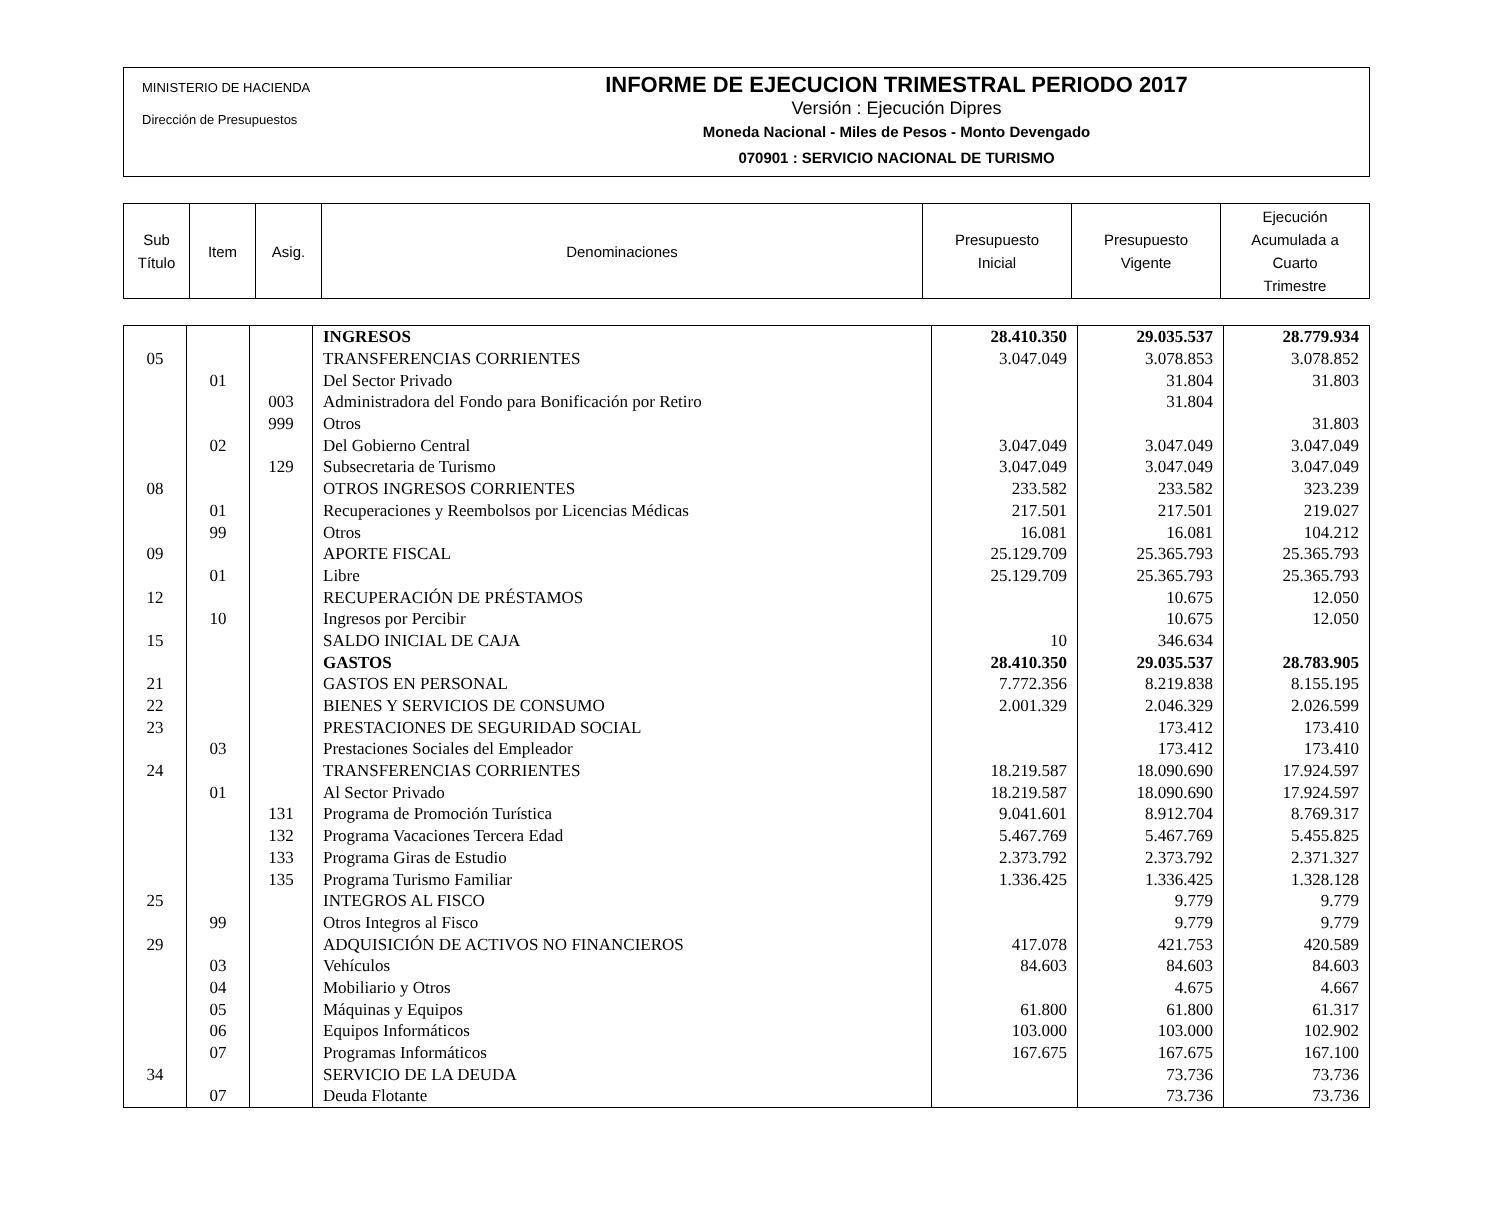MINISTERIO DE HACIENDA
Dirección de Presupuestos
INFORME DE EJECUCION TRIMESTRAL PERIODO 2017
Versión : Ejecución Dipres
Moneda Nacional - Miles de Pesos - Monto Devengado
070901 : SERVICIO NACIONAL DE TURISMO
| Sub Título | Item | Asig. | Denominaciones | Presupuesto Inicial | Presupuesto Vigente | Ejecución Acumulada a Cuarto Trimestre |
| --- | --- | --- | --- | --- | --- | --- |
| | | | INGRESOS | 28.410.350 | 29.035.537 | 28.779.934 |
| 05 | | | TRANSFERENCIAS CORRIENTES | 3.047.049 | 3.078.853 | 3.078.852 |
| | 01 | | Del Sector Privado | | 31.804 | 31.803 |
| | | 003 | Administradora del Fondo para Bonificación por Retiro | | 31.804 | |
| | | 999 | Otros | | | 31.803 |
| | 02 | | Del Gobierno Central | 3.047.049 | 3.047.049 | 3.047.049 |
| | | 129 | Subsecretaria de Turismo | 3.047.049 | 3.047.049 | 3.047.049 |
| 08 | | | OTROS INGRESOS CORRIENTES | 233.582 | 233.582 | 323.239 |
| | 01 | | Recuperaciones y Reembolsos por Licencias Médicas | 217.501 | 217.501 | 219.027 |
| | 99 | | Otros | 16.081 | 16.081 | 104.212 |
| 09 | | | APORTE FISCAL | 25.129.709 | 25.365.793 | 25.365.793 |
| | 01 | | Libre | 25.129.709 | 25.365.793 | 25.365.793 |
| 12 | | | RECUPERACIÓN DE PRÉSTAMOS | | 10.675 | 12.050 |
| | 10 | | Ingresos por Percibir | | 10.675 | 12.050 |
| 15 | | | SALDO INICIAL DE CAJA | 10 | 346.634 | |
| | | | GASTOS | 28.410.350 | 29.035.537 | 28.783.905 |
| 21 | | | GASTOS EN PERSONAL | 7.772.356 | 8.219.838 | 8.155.195 |
| 22 | | | BIENES Y SERVICIOS DE CONSUMO | 2.001.329 | 2.046.329 | 2.026.599 |
| 23 | | | PRESTACIONES DE SEGURIDAD SOCIAL | | 173.412 | 173.410 |
| | 03 | | Prestaciones Sociales del Empleador | | 173.412 | 173.410 |
| 24 | | | TRANSFERENCIAS CORRIENTES | 18.219.587 | 18.090.690 | 17.924.597 |
| | 01 | | Al Sector Privado | 18.219.587 | 18.090.690 | 17.924.597 |
| | | 131 | Programa de Promoción Turística | 9.041.601 | 8.912.704 | 8.769.317 |
| | | 132 | Programa Vacaciones Tercera Edad | 5.467.769 | 5.467.769 | 5.455.825 |
| | | 133 | Programa Giras de Estudio | 2.373.792 | 2.373.792 | 2.371.327 |
| | | 135 | Programa Turismo Familiar | 1.336.425 | 1.336.425 | 1.328.128 |
| 25 | | | INTEGROS AL FISCO | | 9.779 | 9.779 |
| | 99 | | Otros Integros al Fisco | | 9.779 | 9.779 |
| 29 | | | ADQUISICIÓN DE ACTIVOS NO FINANCIEROS | 417.078 | 421.753 | 420.589 |
| | 03 | | Vehículos | 84.603 | 84.603 | 84.603 |
| | 04 | | Mobiliario y Otros | | 4.675 | 4.667 |
| | 05 | | Máquinas y Equipos | 61.800 | 61.800 | 61.317 |
| | 06 | | Equipos Informáticos | 103.000 | 103.000 | 102.902 |
| | 07 | | Programas Informáticos | 167.675 | 167.675 | 167.100 |
| 34 | | | SERVICIO DE LA DEUDA | | 73.736 | 73.736 |
| | 07 | | Deuda Flotante | | 73.736 | 73.736 |